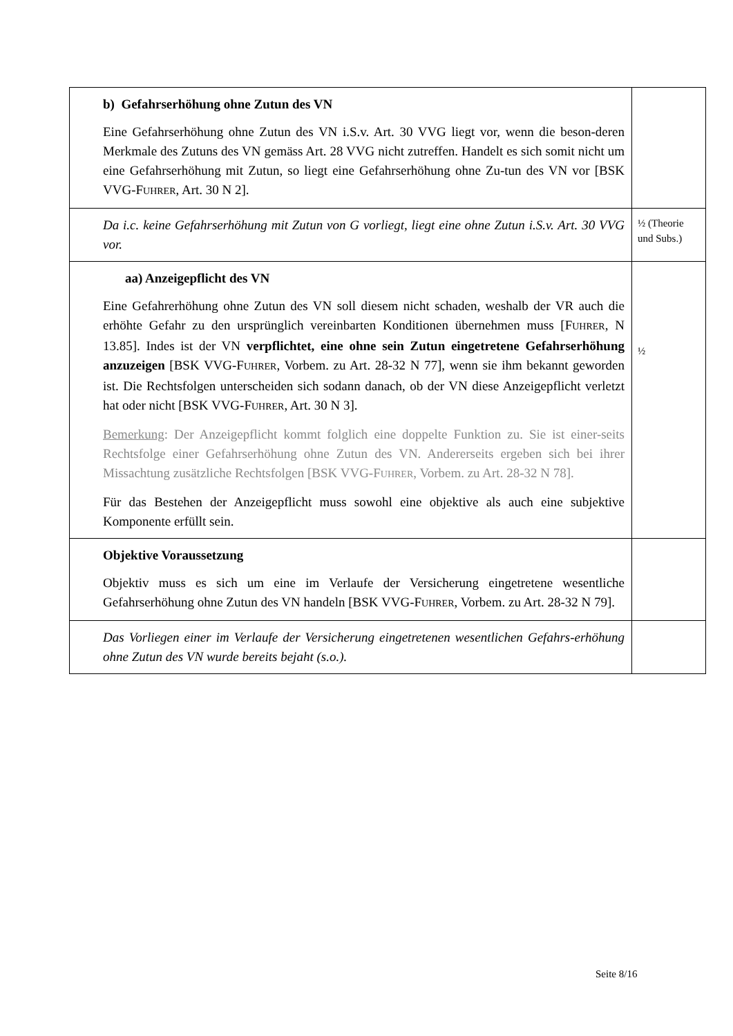| b) Gefahrserhöhung ohne Zutun des VN Eine Gefahrserhöhung ohne Zutun des VN i.S.v. Art. 30 VVG liegt vor, wenn die beson-deren Merkmale des Zutuns des VN gemäss Art. 28 VVG nicht zutreffen. Handelt es sich somit nicht um eine Gefahrserhöhung mit Zutun, so liegt eine Gefahrserhöhung ohne Zu-tun des VN vor [BSK VVG-F UHRER , Art. 30 N 2]. | |
| Da i.c. keine Gefahrserhöhung mit Zutun von G vorliegt, liegt eine ohne Zutun i.S.v. Art. 30 VVG vor. | ½ (Theorie und Subs.) |
| aa) Anzeigepflicht des VN Eine Gefahrerhöhung ohne Zutun des VN soll diesem nicht schaden, weshalb der VR auch die erhöhte Gefahr zu den ursprünglich vereinbarten Konditionen übernehmen muss [F UHRER , N 13.85]. Indes ist der VN verpflichtet, eine ohne sein Zutun eingetretene Gefahrserhöhung anzuzeigen [BSK VVG-F UHRER , Vorbem. zu Art. 28-32 N 77], wenn sie ihm bekannt geworden ist. Die Rechtsfolgen unterscheiden sich sodann danach, ob der VN diese Anzeigepflicht verletzt hat oder nicht [BSK VVG-F UHRER , Art. 30 N 3]. Bemerkung : Der Anzeigepflicht kommt folglich eine doppelte Funktion zu. Sie ist einer-seits Rechtsfolge einer Gefahrserhöhung ohne Zutun des VN. Andererseits ergeben sich bei ihrer Missachtung zusätzliche Rechtsfolgen [BSK VVG-F UHRER , Vorbem. zu Art. 28-32 N 78]. Für das Bestehen der Anzeigepflicht muss sowohl eine objektive als auch eine subjektive Komponente erfüllt sein. | ½ |
| Objektive Voraussetzung Objektiv muss es sich um eine im Verlaufe der Versicherung eingetretene wesentliche Gefahrserhöhung ohne Zutun des VN handeln [BSK VVG-F UHRER , Vorbem. zu Art. 28-32 N 79]. | |
| Das Vorliegen einer im Verlaufe der Versicherung eingetretenen wesentlichen Gefahrs-erhöhung ohne Zutun des VN wurde bereits bejaht (s.o.). | |
Seite 8/16